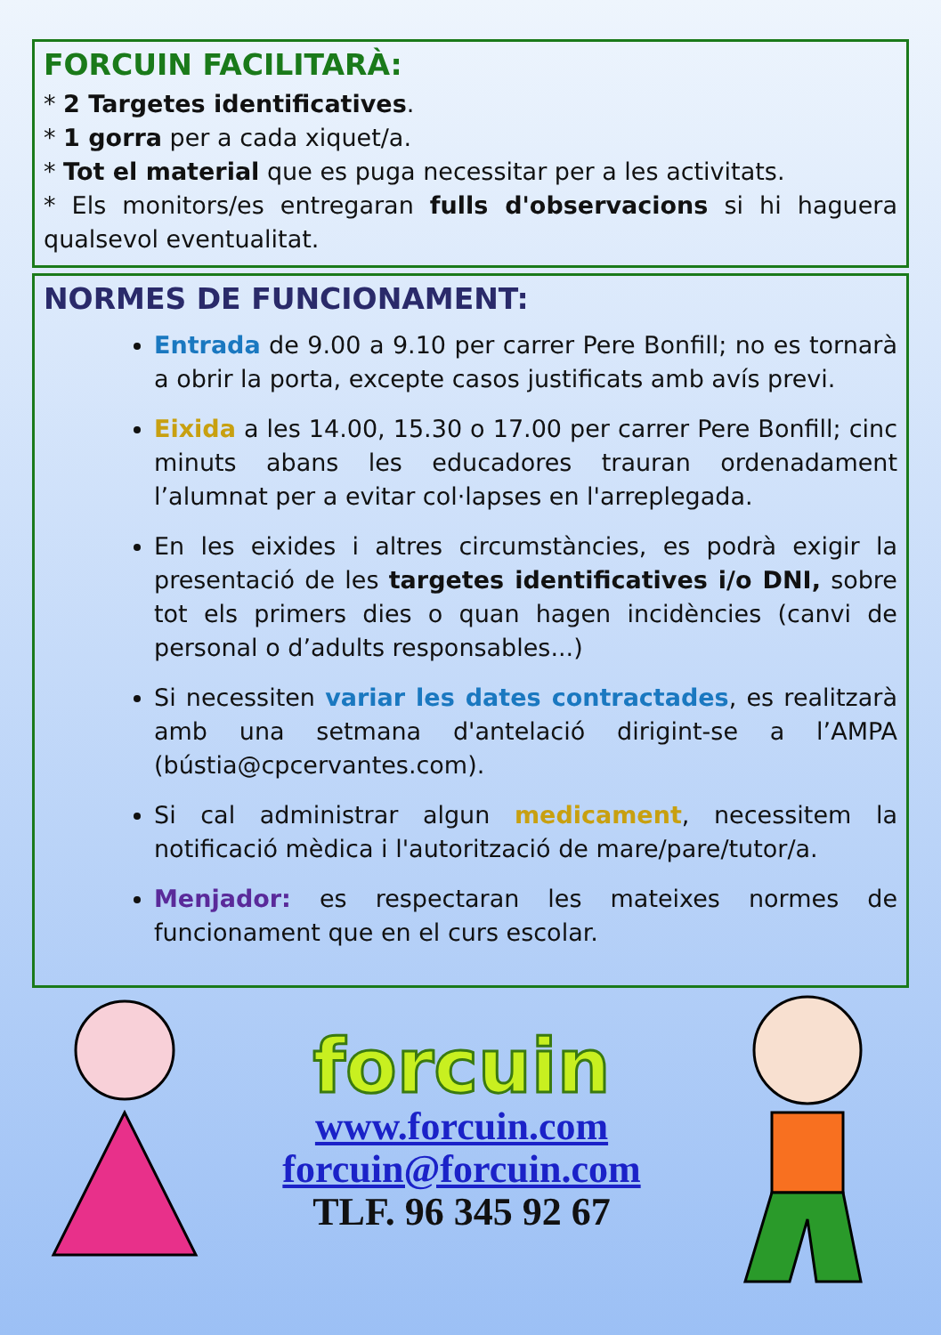FORCUIN FACILITARÀ:
* 2 Targetes identificatives.
* 1 gorra per a cada xiquet/a.
* Tot el material que es puga necessitar per a les activitats.
* Els monitors/es entregaran fulls d'observacions si hi haguera qualsevol eventualitat.
NORMES DE FUNCIONAMENT:
Entrada de 9.00 a 9.10 per carrer Pere Bonfill; no es tornarà a obrir la porta, excepte casos justificats amb avís previ.
Eixida a les 14.00, 15.30 o 17.00 per carrer Pere Bonfill; cinc minuts abans les educadores trauran ordenadament l’alumnat per a evitar col·lapses en l'arreplegada.
En les eixides i altres circumstàncies, es podrà exigir la presentació de les targetes identificatives i/o DNI, sobre tot els primers dies o quan hagen incidències (canvi de personal o d’adults responsables...)
Si necessiten variar les dates contractades, es realitzarà amb una setmana d'antelació dirigint-se a l’AMPA (bústia@cpcervantes.com).
Si cal administrar algun medicament, necessitem la notificació mèdica i l'autorització de mare/pare/tutor/a.
Menjador: es respectaran les mateixes normes de funcionament que en el curs escolar.
forcuin
www.forcuin.com
forcuin@forcuin.com
TLF. 96 345 92 67